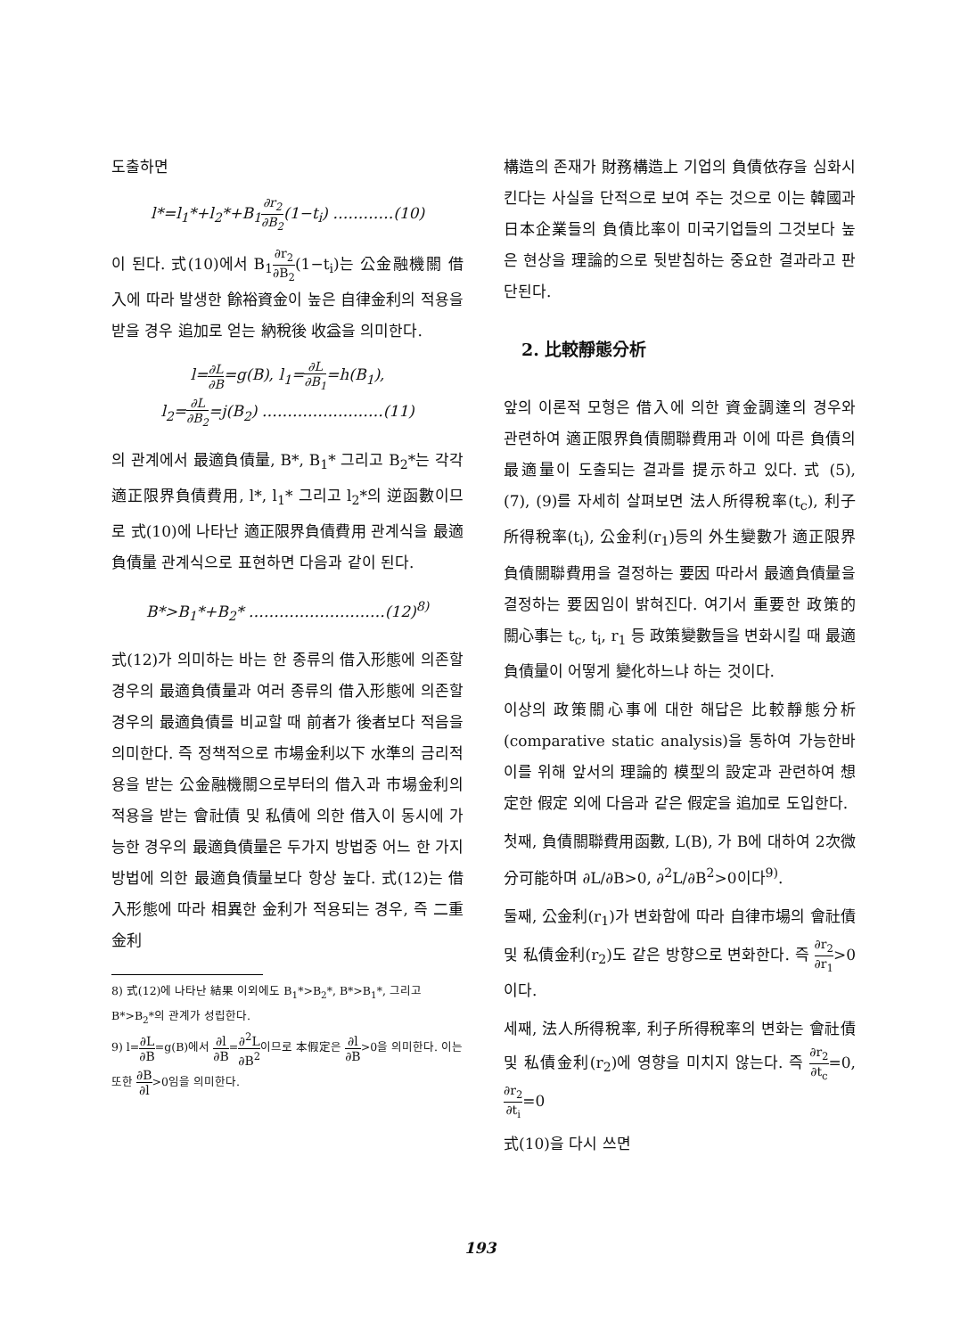도출하면
l*=l<sub>1</sub>*+l<sub>2</sub>*+B<sub>1</sub>∂r<sub>2</sub> ∂B<sub>2</sub>(1−t<sub>i</sub>) …………(10)
이 된다. 式(10)에서 B<sub>1</sub>∂r<sub>2</sub> ∂B<sub>2</sub>(1−t<sub>i</sub>)는 公金融機關 借入에 따라 발생한 餘裕資金이 높은 自律金利의 적용을 받을 경우 追加로 얻는 納稅後 收益을 의미한다.
l=∂L ∂B=g(B), l<sub>1</sub>=∂L ∂B<sub>1</sub>=h(B<sub>1</sub>),
l<sub>2</sub>=∂L ∂B<sub>2</sub>=j(B<sub>2</sub>) ……………………(11)
의 관계에서 最適負債量, B*, B<sub>1</sub>* 그리고 B<sub>2</sub>*는 각각 適正限界負債費用, l*, l<sub>1</sub>* 그리고 l<sub>2</sub>*의 逆函數이므로 式(10)에 나타난 適正限界負債費用 관계식을 最適負債量 관계식으로 표현하면 다음과 같이 된다.
B*>B<sub>1</sub>*+B<sub>2</sub>* ………………………(12)<sup>8)</sup>
式(12)가 의미하는 바는 한 종류의 借入形態에 의존할 경우의 最適負債量과 여러 종류의 借入形態에 의존할 경우의 最適負債를 비교할 때 前者가 後者보다 적음을 의미한다. 즉 정책적으로 市場金利以下 水準의 금리적용을 받는 公金融機關으로부터의 借入과 市場金利의 적용을 받는 會社債 및 私債에 의한 借入이 동시에 가능한 경우의 最適負債量은 두가지 방법중 어느 한 가지 방법에 의한 最適負債量보다 항상 높다. 式(12)는 借入形態에 따라 相異한 金利가 적용되는 경우, 즉 二重金利
8) 式(12)에 나타난 結果 이외에도 B<sub>1</sub>*>B<sub>2</sub>*, B*>B<sub>1</sub>*, 그리고 B*>B<sub>2</sub>*의 관계가 성립한다.
9) l=∂L ∂B=g(B)에서 ∂l ∂B=∂<sup>2</sup>L ∂B<sup>2</sup>이므로 本假定은 ∂l ∂B>0을 의미한다. 이는 또한 ∂B ∂l>0임을 의미한다.
構造의 존재가 財務構造上 기업의 負債依存을 심화시킨다는 사실을 단적으로 보여 주는 것으로 이는 韓國과 日本企業들의 負債比率이 미국기업들의 그것보다 높은 현상을 理論的으로 뒷받침하는 중요한 결과라고 판단된다.
2. 比較靜態分析
앞의 이론적 모형은 借入에 의한 資金調達의 경우와 관련하여 適正限界負債關聯費用과 이에 따른 負債의 最適量이 도출되는 결과를 提示하고 있다. 式 (5), (7), (9)를 자세히 살펴보면 法人所得稅率(t<sub>c</sub>), 利子所得稅率(t<sub>i</sub>), 公金利(r<sub>1</sub>)등의 外生變數가 適正限界負債關聯費用을 결정하는 要因 따라서 最適負債量을 결정하는 要因임이 밝혀진다. 여기서 重要한 政策的 關心事는 t<sub>c</sub>, t<sub>i</sub>, r<sub>1</sub> 등 政策變數들을 변화시킬 때 最適負債量이 어떻게 變化하느냐 하는 것이다.
이상의 政策關心事에 대한 해답은 比較靜態分析(comparative static analysis)을 통하여 가능한바 이를 위해 앞서의 理論的 模型의 設定과 관련하여 想定한 假定 외에 다음과 같은 假定을 追加로 도입한다.
첫째, 負債關聯費用函數, L(B), 가 B에 대하여 2次微分可能하며 ∂L/∂B>0, ∂<sup>2</sup>L/∂B<sup>2</sup>>0이다<sup>9)</sup>.
둘째, 公金利(r<sub>1</sub>)가 변화함에 따라 自律市場의 會社債 및 私債金利(r<sub>2</sub>)도 같은 방향으로 변화한다. 즉 ∂r<sub>2</sub> ∂r<sub>1</sub>>0이다.
세째, 法人所得稅率, 利子所得稅率의 변화는 會社債 및 私債金利(r<sub>2</sub>)에 영향을 미치지 않는다. 즉 ∂r<sub>2</sub> ∂t<sub>c</sub>=0, ∂r<sub>2</sub> ∂t<sub>i</sub>=0
式(10)을 다시 쓰면
193